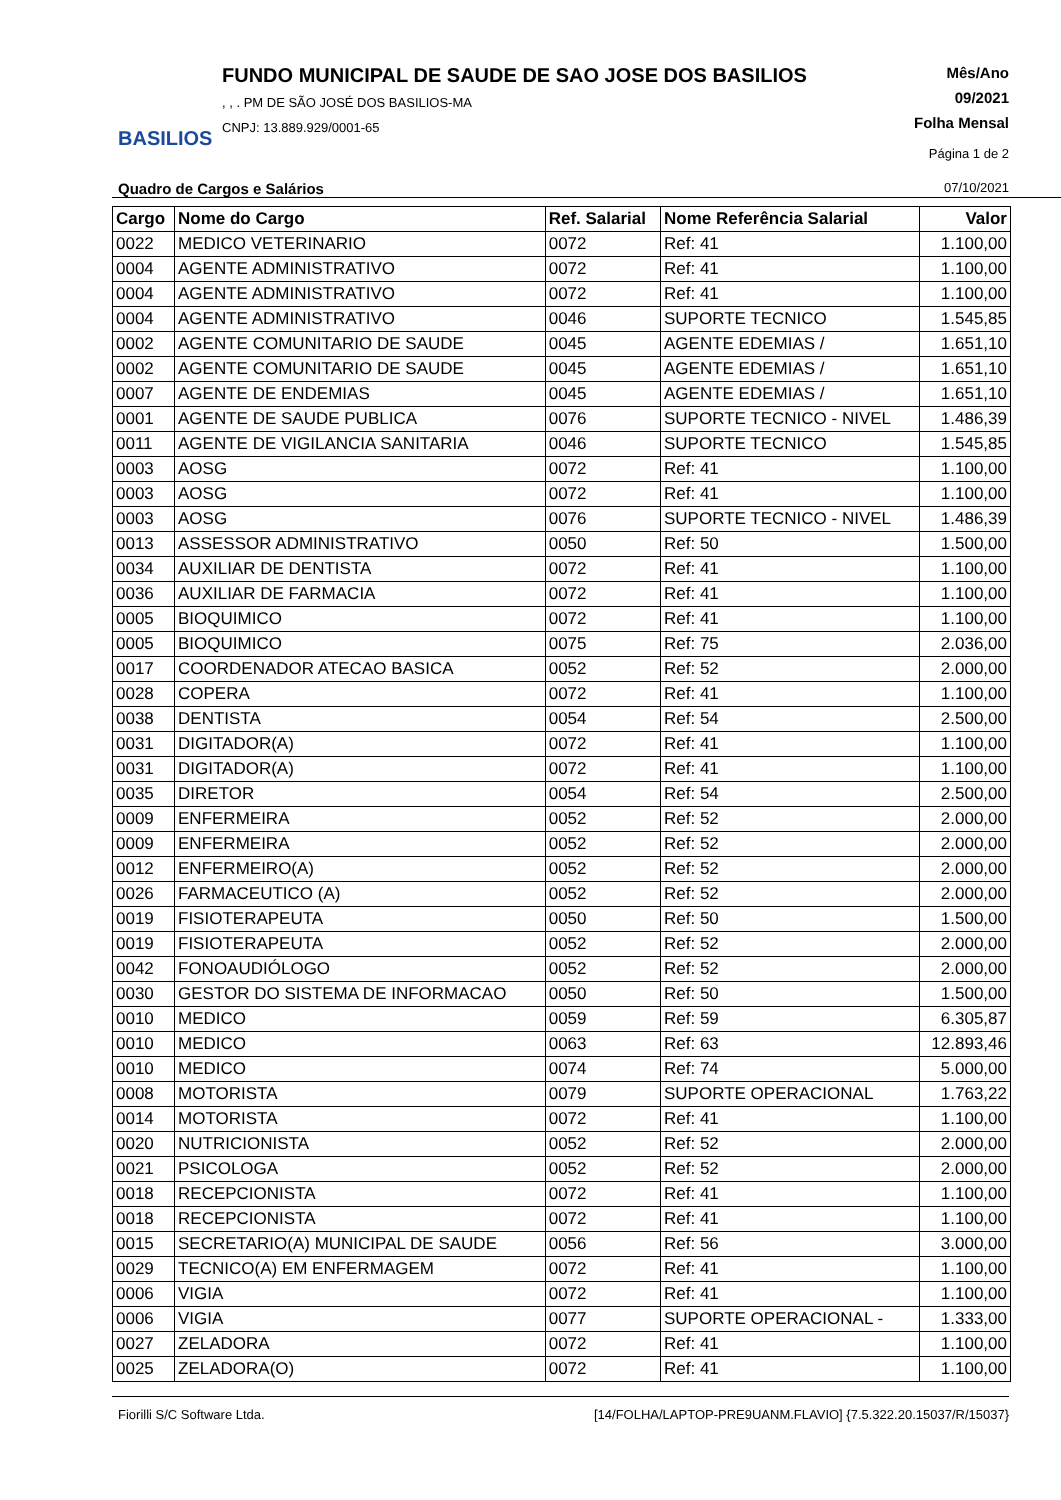BASILIOS
FUNDO MUNICIPAL DE SAUDE DE SAO JOSE DOS BASILIOS
, , . PM DE SÃO JOSÉ DOS BASILIOS-MA
CNPJ: 13.889.929/0001-65
Mês/Ano
09/2021
Folha Mensal
Página 1 de 2
Quadro de Cargos e Salários 07/10/2021
| Cargo | Nome do Cargo | Ref. Salarial | Nome Referência Salarial | Valor |
| --- | --- | --- | --- | --- |
| 0022 | MEDICO VETERINARIO | 0072 | Ref: 41 | 1.100,00 |
| 0004 | AGENTE ADMINISTRATIVO | 0072 | Ref: 41 | 1.100,00 |
| 0004 | AGENTE ADMINISTRATIVO | 0072 | Ref: 41 | 1.100,00 |
| 0004 | AGENTE ADMINISTRATIVO | 0046 | SUPORTE TECNICO | 1.545,85 |
| 0002 | AGENTE COMUNITARIO DE SAUDE | 0045 | AGENTE EDEMIAS / | 1.651,10 |
| 0002 | AGENTE COMUNITARIO DE SAUDE | 0045 | AGENTE EDEMIAS / | 1.651,10 |
| 0007 | AGENTE DE ENDEMIAS | 0045 | AGENTE EDEMIAS / | 1.651,10 |
| 0001 | AGENTE DE SAUDE PUBLICA | 0076 | SUPORTE TECNICO - NIVEL | 1.486,39 |
| 0011 | AGENTE DE VIGILANCIA SANITARIA | 0046 | SUPORTE TECNICO | 1.545,85 |
| 0003 | AOSG | 0072 | Ref: 41 | 1.100,00 |
| 0003 | AOSG | 0072 | Ref: 41 | 1.100,00 |
| 0003 | AOSG | 0076 | SUPORTE TECNICO - NIVEL | 1.486,39 |
| 0013 | ASSESSOR ADMINISTRATIVO | 0050 | Ref: 50 | 1.500,00 |
| 0034 | AUXILIAR DE DENTISTA | 0072 | Ref: 41 | 1.100,00 |
| 0036 | AUXILIAR DE FARMACIA | 0072 | Ref: 41 | 1.100,00 |
| 0005 | BIOQUIMICO | 0072 | Ref: 41 | 1.100,00 |
| 0005 | BIOQUIMICO | 0075 | Ref: 75 | 2.036,00 |
| 0017 | COORDENADOR ATECAO BASICA | 0052 | Ref: 52 | 2.000,00 |
| 0028 | COPERA | 0072 | Ref: 41 | 1.100,00 |
| 0038 | DENTISTA | 0054 | Ref: 54 | 2.500,00 |
| 0031 | DIGITADOR(A) | 0072 | Ref: 41 | 1.100,00 |
| 0031 | DIGITADOR(A) | 0072 | Ref: 41 | 1.100,00 |
| 0035 | DIRETOR | 0054 | Ref: 54 | 2.500,00 |
| 0009 | ENFERMEIRA | 0052 | Ref: 52 | 2.000,00 |
| 0009 | ENFERMEIRA | 0052 | Ref: 52 | 2.000,00 |
| 0012 | ENFERMEIRO(A) | 0052 | Ref: 52 | 2.000,00 |
| 0026 | FARMACEUTICO (A) | 0052 | Ref: 52 | 2.000,00 |
| 0019 | FISIOTERAPEUTA | 0050 | Ref: 50 | 1.500,00 |
| 0019 | FISIOTERAPEUTA | 0052 | Ref: 52 | 2.000,00 |
| 0042 | FONOAUDIÓLOGO | 0052 | Ref: 52 | 2.000,00 |
| 0030 | GESTOR DO SISTEMA DE INFORMACAO | 0050 | Ref: 50 | 1.500,00 |
| 0010 | MEDICO | 0059 | Ref: 59 | 6.305,87 |
| 0010 | MEDICO | 0063 | Ref: 63 | 12.893,46 |
| 0010 | MEDICO | 0074 | Ref: 74 | 5.000,00 |
| 0008 | MOTORISTA | 0079 | SUPORTE OPERACIONAL | 1.763,22 |
| 0014 | MOTORISTA | 0072 | Ref: 41 | 1.100,00 |
| 0020 | NUTRICIONISTA | 0052 | Ref: 52 | 2.000,00 |
| 0021 | PSICOLOGA | 0052 | Ref: 52 | 2.000,00 |
| 0018 | RECEPCIONISTA | 0072 | Ref: 41 | 1.100,00 |
| 0018 | RECEPCIONISTA | 0072 | Ref: 41 | 1.100,00 |
| 0015 | SECRETARIO(A) MUNICIPAL DE SAUDE | 0056 | Ref: 56 | 3.000,00 |
| 0029 | TECNICO(A) EM ENFERMAGEM | 0072 | Ref: 41 | 1.100,00 |
| 0006 | VIGIA | 0072 | Ref: 41 | 1.100,00 |
| 0006 | VIGIA | 0077 | SUPORTE OPERACIONAL - | 1.333,00 |
| 0027 | ZELADORA | 0072 | Ref: 41 | 1.100,00 |
| 0025 | ZELADORA(O) | 0072 | Ref: 41 | 1.100,00 |
Fiorilli S/C Software Ltda. [14/FOLHA/LAPTOP-PRE9UANM.FLAVIO] {7.5.322.20.15037/R/15037}